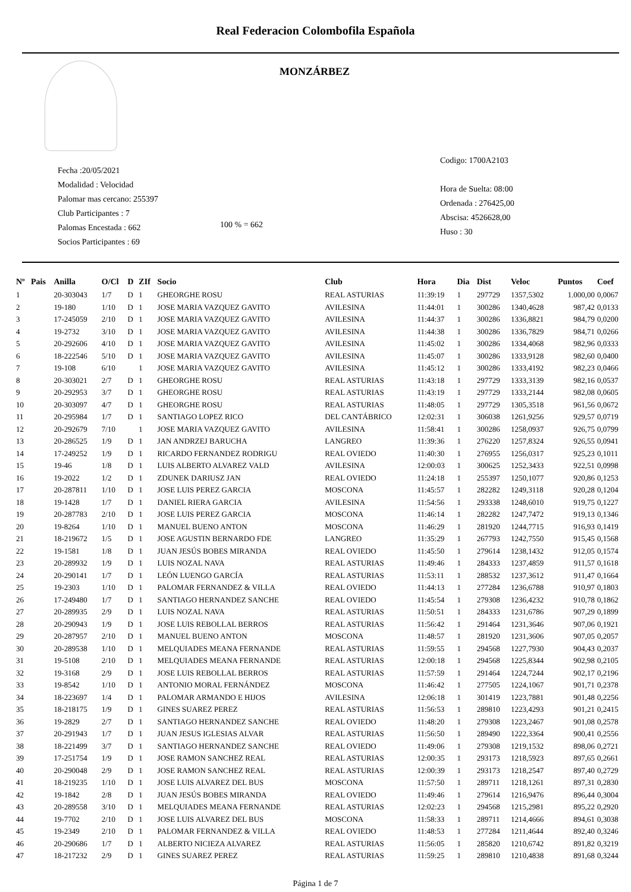Real Federacion Colombofila Española
MONZÁRBEZ
Fecha :20/05/2021
Modalidad : Velocidad
Palomar mas cercano: 255397
Club Participantes : 7
Palomas Encestada : 662
Socios Participantes : 69
100 % = 662
Codigo: 1700A2103
Hora de Suelta: 08:00
Ordenada : 276425,00
Abscisa: 4526628,00
Huso : 30
| Nº | Pais | Anilla | O/Cl | D | ZIf | Socio | Club | Hora | Dia | Dist | Veloc | Puntos | Coef |
| --- | --- | --- | --- | --- | --- | --- | --- | --- | --- | --- | --- | --- | --- |
| 1 | | 20-303043 | 1/7 | D | 1 | GHEORGHE ROSU | REAL ASTURIAS | 11:39:19 | 1 | 297729 | 1357,5302 | 1.000,00 | 0,0067 |
| 2 | | 19-180 | 1/10 | D | 1 | JOSE MARIA VAZQUEZ GAVITO | AVILESINA | 11:44:01 | 1 | 300286 | 1340,4628 | 987,42 | 0,0133 |
| 3 | | 17-245059 | 2/10 | D | 1 | JOSE MARIA VAZQUEZ GAVITO | AVILESINA | 11:44:37 | 1 | 300286 | 1336,8821 | 984,79 | 0,0200 |
| 4 | | 19-2732 | 3/10 | D | 1 | JOSE MARIA VAZQUEZ GAVITO | AVILESINA | 11:44:38 | 1 | 300286 | 1336,7829 | 984,71 | 0,0266 |
| 5 | | 20-292606 | 4/10 | D | 1 | JOSE MARIA VAZQUEZ GAVITO | AVILESINA | 11:45:02 | 1 | 300286 | 1334,4068 | 982,96 | 0,0333 |
| 6 | | 18-222546 | 5/10 | D | 1 | JOSE MARIA VAZQUEZ GAVITO | AVILESINA | 11:45:07 | 1 | 300286 | 1333,9128 | 982,60 | 0,0400 |
| 7 | | 19-108 | 6/10 | | 1 | JOSE MARIA VAZQUEZ GAVITO | AVILESINA | 11:45:12 | 1 | 300286 | 1333,4192 | 982,23 | 0,0466 |
| 8 | | 20-303021 | 2/7 | D | 1 | GHEORGHE ROSU | REAL ASTURIAS | 11:43:18 | 1 | 297729 | 1333,3139 | 982,16 | 0,0537 |
| 9 | | 20-292953 | 3/7 | D | 1 | GHEORGHE ROSU | REAL ASTURIAS | 11:43:19 | 1 | 297729 | 1333,2144 | 982,08 | 0,0605 |
| 10 | | 20-303097 | 4/7 | D | 1 | GHEORGHE ROSU | REAL ASTURIAS | 11:48:05 | 1 | 297729 | 1305,3518 | 961,56 | 0,0672 |
| 11 | | 20-295984 | 1/7 | D | 1 | SANTIAGO LOPEZ RICO | DEL CANTÁBRICO | 12:02:31 | 1 | 306038 | 1261,9256 | 929,57 | 0,0719 |
| 12 | | 20-292679 | 7/10 | | 1 | JOSE MARIA VAZQUEZ GAVITO | AVILESINA | 11:58:41 | 1 | 300286 | 1258,0937 | 926,75 | 0,0799 |
| 13 | | 20-286525 | 1/9 | D | 1 | JAN ANDRZEJ BARUCHA | LANGREO | 11:39:36 | 1 | 276220 | 1257,8324 | 926,55 | 0,0941 |
| 14 | | 17-249252 | 1/9 | D | 1 | RICARDO FERNANDEZ RODRIGU | REAL OVIEDO | 11:40:30 | 1 | 276955 | 1256,0317 | 925,23 | 0,1011 |
| 15 | | 19-46 | 1/8 | D | 1 | LUIS ALBERTO ALVAREZ VALD | AVILESINA | 12:00:03 | 1 | 300625 | 1252,3433 | 922,51 | 0,0998 |
| 16 | | 19-2022 | 1/2 | D | 1 | ZDUNEK DARIUSZ JAN | REAL OVIEDO | 11:24:18 | 1 | 255397 | 1250,1077 | 920,86 | 0,1253 |
| 17 | | 20-287811 | 1/10 | D | 1 | JOSE LUIS PEREZ GARCIA | MOSCONA | 11:45:57 | 1 | 282282 | 1249,3118 | 920,28 | 0,1204 |
| 18 | | 19-1428 | 1/7 | D | 1 | DANIEL RIERA GARCIA | AVILESINA | 11:54:56 | 1 | 293338 | 1248,6010 | 919,75 | 0,1227 |
| 19 | | 20-287783 | 2/10 | D | 1 | JOSE LUIS PEREZ GARCIA | MOSCONA | 11:46:14 | 1 | 282282 | 1247,7472 | 919,13 | 0,1346 |
| 20 | | 19-8264 | 1/10 | D | 1 | MANUEL BUENO ANTON | MOSCONA | 11:46:29 | 1 | 281920 | 1244,7715 | 916,93 | 0,1419 |
| 21 | | 18-219672 | 1/5 | D | 1 | JOSE AGUSTIN BERNARDO FDE | LANGREO | 11:35:29 | 1 | 267793 | 1242,7550 | 915,45 | 0,1568 |
| 22 | | 19-1581 | 1/8 | D | 1 | JUAN JESÚS BOBES MIRANDA | REAL OVIEDO | 11:45:50 | 1 | 279614 | 1238,1432 | 912,05 | 0,1574 |
| 23 | | 20-289932 | 1/9 | D | 1 | LUIS NOZAL NAVA | REAL ASTURIAS | 11:49:46 | 1 | 284333 | 1237,4859 | 911,57 | 0,1618 |
| 24 | | 20-290141 | 1/7 | D | 1 | LEÓN LUENGO GARCÍA | REAL ASTURIAS | 11:53:11 | 1 | 288532 | 1237,3612 | 911,47 | 0,1664 |
| 25 | | 19-2303 | 1/10 | D | 1 | PALOMAR FERNANDEZ & VILLA | REAL OVIEDO | 11:44:13 | 1 | 277284 | 1236,6788 | 910,97 | 0,1803 |
| 26 | | 17-249480 | 1/7 | D | 1 | SANTIAGO HERNANDEZ SANCHE | REAL OVIEDO | 11:45:54 | 1 | 279308 | 1236,4232 | 910,78 | 0,1862 |
| 27 | | 20-289935 | 2/9 | D | 1 | LUIS NOZAL NAVA | REAL ASTURIAS | 11:50:51 | 1 | 284333 | 1231,6786 | 907,29 | 0,1899 |
| 28 | | 20-290943 | 1/9 | D | 1 | JOSE LUIS REBOLLAL BERROS | REAL ASTURIAS | 11:56:42 | 1 | 291464 | 1231,3646 | 907,06 | 0,1921 |
| 29 | | 20-287957 | 2/10 | D | 1 | MANUEL BUENO ANTON | MOSCONA | 11:48:57 | 1 | 281920 | 1231,3606 | 907,05 | 0,2057 |
| 30 | | 20-289538 | 1/10 | D | 1 | MELQUIADES MEANA FERNANDE | REAL ASTURIAS | 11:59:55 | 1 | 294568 | 1227,7930 | 904,43 | 0,2037 |
| 31 | | 19-5108 | 2/10 | D | 1 | MELQUIADES MEANA FERNANDE | REAL ASTURIAS | 12:00:18 | 1 | 294568 | 1225,8344 | 902,98 | 0,2105 |
| 32 | | 19-3168 | 2/9 | D | 1 | JOSE LUIS REBOLLAL BERROS | REAL ASTURIAS | 11:57:59 | 1 | 291464 | 1224,7244 | 902,17 | 0,2196 |
| 33 | | 19-8542 | 1/10 | D | 1 | ANTONIO MORAL FERNÁNDEZ | MOSCONA | 11:46:42 | 1 | 277505 | 1224,1067 | 901,71 | 0,2378 |
| 34 | | 18-223697 | 1/4 | D | 1 | PALOMAR ARMANDO E HIJOS | AVILESINA | 12:06:18 | 1 | 301419 | 1223,7881 | 901,48 | 0,2256 |
| 35 | | 18-218175 | 1/9 | D | 1 | GINES SUAREZ PEREZ | REAL ASTURIAS | 11:56:53 | 1 | 289810 | 1223,4293 | 901,21 | 0,2415 |
| 36 | | 19-2829 | 2/7 | D | 1 | SANTIAGO HERNANDEZ SANCHE | REAL OVIEDO | 11:48:20 | 1 | 279308 | 1223,2467 | 901,08 | 0,2578 |
| 37 | | 20-291943 | 1/7 | D | 1 | JUAN JESUS IGLESIAS ALVAR | REAL ASTURIAS | 11:56:50 | 1 | 289490 | 1222,3364 | 900,41 | 0,2556 |
| 38 | | 18-221499 | 3/7 | D | 1 | SANTIAGO HERNANDEZ SANCHE | REAL OVIEDO | 11:49:06 | 1 | 279308 | 1219,1532 | 898,06 | 0,2721 |
| 39 | | 17-251754 | 1/9 | D | 1 | JOSE RAMON SANCHEZ REAL | REAL ASTURIAS | 12:00:35 | 1 | 293173 | 1218,5923 | 897,65 | 0,2661 |
| 40 | | 20-290048 | 2/9 | D | 1 | JOSE RAMON SANCHEZ REAL | REAL ASTURIAS | 12:00:39 | 1 | 293173 | 1218,2547 | 897,40 | 0,2729 |
| 41 | | 18-219235 | 1/10 | D | 1 | JOSE LUIS ALVAREZ DEL BUS | MOSCONA | 11:57:50 | 1 | 289711 | 1218,1261 | 897,31 | 0,2830 |
| 42 | | 19-1842 | 2/8 | D | 1 | JUAN JESÚS BOBES MIRANDA | REAL OVIEDO | 11:49:46 | 1 | 279614 | 1216,9476 | 896,44 | 0,3004 |
| 43 | | 20-289558 | 3/10 | D | 1 | MELQUIADES MEANA FERNANDE | REAL ASTURIAS | 12:02:23 | 1 | 294568 | 1215,2981 | 895,22 | 0,2920 |
| 44 | | 19-7702 | 2/10 | D | 1 | JOSE LUIS ALVAREZ DEL BUS | MOSCONA | 11:58:33 | 1 | 289711 | 1214,4666 | 894,61 | 0,3038 |
| 45 | | 19-2349 | 2/10 | D | 1 | PALOMAR FERNANDEZ & VILLA | REAL OVIEDO | 11:48:53 | 1 | 277284 | 1211,4644 | 892,40 | 0,3246 |
| 46 | | 20-290686 | 1/7 | D | 1 | ALBERTO NICIEZA ALVAREZ | REAL ASTURIAS | 11:56:05 | 1 | 285820 | 1210,6742 | 891,82 | 0,3219 |
| 47 | | 18-217232 | 2/9 | D | 1 | GINES SUAREZ PEREZ | REAL ASTURIAS | 11:59:25 | 1 | 289810 | 1210,4838 | 891,68 | 0,3244 |
Página 1 de 7